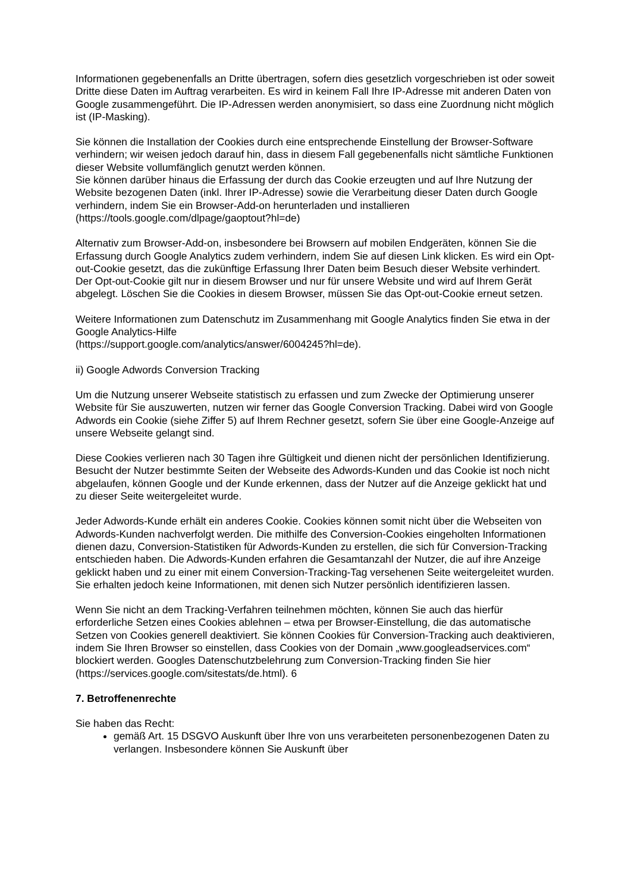Informationen gegebenenfalls an Dritte übertragen, sofern dies gesetzlich vorgeschrieben ist oder soweit Dritte diese Daten im Auftrag verarbeiten. Es wird in keinem Fall Ihre IP-Adresse mit anderen Daten von Google zusammengeführt. Die IP-Adressen werden anonymisiert, so dass eine Zuordnung nicht möglich ist (IP-Masking).
Sie können die Installation der Cookies durch eine entsprechende Einstellung der Browser-Software verhindern; wir weisen jedoch darauf hin, dass in diesem Fall gegebenenfalls nicht sämtliche Funktionen dieser Website vollumfänglich genutzt werden können.
Sie können darüber hinaus die Erfassung der durch das Cookie erzeugten und auf Ihre Nutzung der Website bezogenen Daten (inkl. Ihrer IP-Adresse) sowie die Verarbeitung dieser Daten durch Google verhindern, indem Sie ein Browser-Add-on herunterladen und installieren (https://tools.google.com/dlpage/gaoptout?hl=de)
Alternativ zum Browser-Add-on, insbesondere bei Browsern auf mobilen Endgeräten, können Sie die Erfassung durch Google Analytics zudem verhindern, indem Sie auf diesen Link klicken. Es wird ein Opt-out-Cookie gesetzt, das die zukünftige Erfassung Ihrer Daten beim Besuch dieser Website verhindert. Der Opt-out-Cookie gilt nur in diesem Browser und nur für unsere Website und wird auf Ihrem Gerät abgelegt. Löschen Sie die Cookies in diesem Browser, müssen Sie das Opt-out-Cookie erneut setzen.
Weitere Informationen zum Datenschutz im Zusammenhang mit Google Analytics finden Sie etwa in der Google Analytics-Hilfe
(https://support.google.com/analytics/answer/6004245?hl=de).
ii) Google Adwords Conversion Tracking
Um die Nutzung unserer Webseite statistisch zu erfassen und zum Zwecke der Optimierung unserer Website für Sie auszuwerten, nutzen wir ferner das Google Conversion Tracking. Dabei wird von Google Adwords ein Cookie (siehe Ziffer 5) auf Ihrem Rechner gesetzt, sofern Sie über eine Google-Anzeige auf unsere Webseite gelangt sind.
Diese Cookies verlieren nach 30 Tagen ihre Gültigkeit und dienen nicht der persönlichen Identifizierung. Besucht der Nutzer bestimmte Seiten der Webseite des Adwords-Kunden und das Cookie ist noch nicht abgelaufen, können Google und der Kunde erkennen, dass der Nutzer auf die Anzeige geklickt hat und zu dieser Seite weitergeleitet wurde.
Jeder Adwords-Kunde erhält ein anderes Cookie. Cookies können somit nicht über die Webseiten von Adwords-Kunden nachverfolgt werden. Die mithilfe des Conversion-Cookies eingeholten Informationen dienen dazu, Conversion-Statistiken für Adwords-Kunden zu erstellen, die sich für Conversion-Tracking entschieden haben. Die Adwords-Kunden erfahren die Gesamtanzahl der Nutzer, die auf ihre Anzeige geklickt haben und zu einer mit einem Conversion-Tracking-Tag versehenen Seite weitergeleitet wurden. Sie erhalten jedoch keine Informationen, mit denen sich Nutzer persönlich identifizieren lassen.
Wenn Sie nicht an dem Tracking-Verfahren teilnehmen möchten, können Sie auch das hierfür erforderliche Setzen eines Cookies ablehnen – etwa per Browser-Einstellung, die das automatische Setzen von Cookies generell deaktiviert. Sie können Cookies für Conversion-Tracking auch deaktivieren, indem Sie Ihren Browser so einstellen, dass Cookies von der Domain „www.googleadservices.com“ blockiert werden. Googles Datenschutzbelehrung zum Conversion-Tracking finden Sie hier (https://services.google.com/sitestats/de.html). 6
7. Betroffenenrechte
Sie haben das Recht:
gemäß Art. 15 DSGVO Auskunft über Ihre von uns verarbeiteten personenbezogenen Daten zu verlangen. Insbesondere können Sie Auskunft über